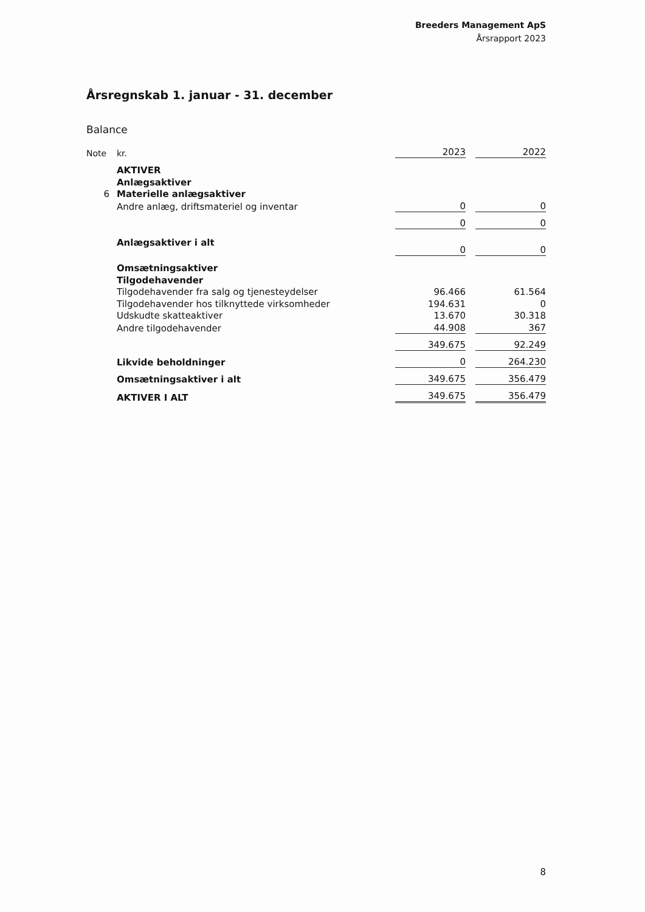Breeders Management ApS
Årsrapport 2023
Årsregnskab 1. januar - 31. december
Balance
| Note | kr. | 2023 | | 2022 |
| | AKTIVER | | | |
| | Anlægsaktiver | | | |
| 6 | Materielle anlægsaktiver | | | |
| | Andre anlæg, driftsmateriel og inventar | 0 | | 0 |
| | | 0 | | 0 |
| | Anlægsaktiver i alt | 0 | | 0 |
| | Omsætningsaktiver | | | |
| | Tilgodehavender | | | |
| | Tilgodehavender fra salg og tjenesteydelser | 96.466 | | 61.564 |
| | Tilgodehavender hos tilknyttede virksomheder | 194.631 | | 0 |
| | Udskudte skatteaktiver | 13.670 | | 30.318 |
| | Andre tilgodehavender | 44.908 | | 367 |
| | | 349.675 | | 92.249 |
| | Likvide beholdninger | 0 | | 264.230 |
| | Omsætningsaktiver i alt | 349.675 | | 356.479 |
| | AKTIVER I ALT | 349.675 | | 356.479 |
8